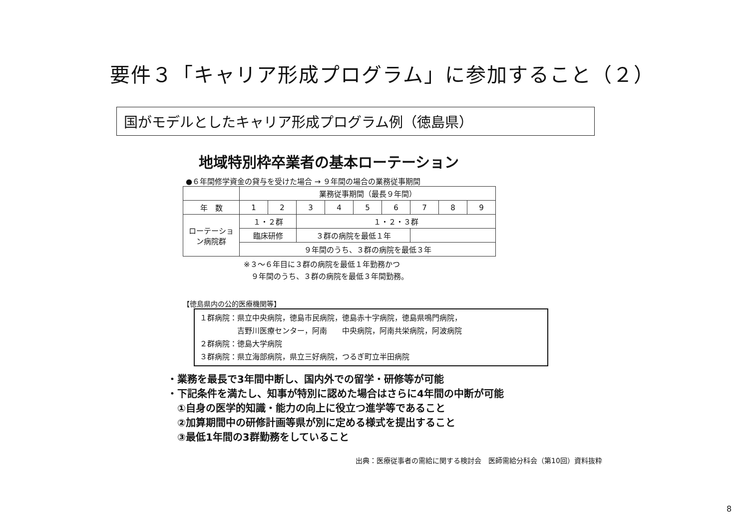要件３「キャリア形成プログラム」に参加すること（２）
国がモデルとしたキャリア形成プログラム例（徳島県）
地域特別枠卒業者の基本ローテーション
●６年間修学資金の貸与を受けた場合 → ９年間の場合の業務従事期間
| | 業務従事期間（最長９年間） | | | | | | | | |
| 年 数 | 1 | 2 | 3 | 4 | 5 | 6 | 7 | 8 | 9 |
| ローテーション病院群 | １・２群 | | １・２・３群 | | | | | | |
| | 臨床研修 | | ３群の病院を最低１年 | | | | | | |
| | ９年間のうち、３群の病院を最低３年 | | | | | | | | |
※３～６年目に３群の病院を最低１年勤務かつ
　９年間のうち、３群の病院を最低３年間勤務。
【徳島県内の公的医療機関等】
１群病院：県立中央病院，徳島市民病院，徳島赤十字病院，徳島県鳴門病院，
　　　　　吉野川医療センター，阿南　　中央病院，阿南共栄病院，阿波病院
２群病院：徳島大学病院
３群病院：県立海部病院，県立三好病院，つるぎ町立半田病院
・業務を最長で3年間中断し、国内外での留学・研修等が可能
・下記条件を満たし、知事が特別に認めた場合はさらに4年間の中断が可能
　①自身の医学的知識・能力の向上に役立つ進学等であること
　②加算期間中の研修計画等県が別に定める様式を提出すること
　③最低1年間の3群勤務をしていること
出典：医療従事者の需給に関する検討会　医師需給分科会（第10回）資料抜粋
8